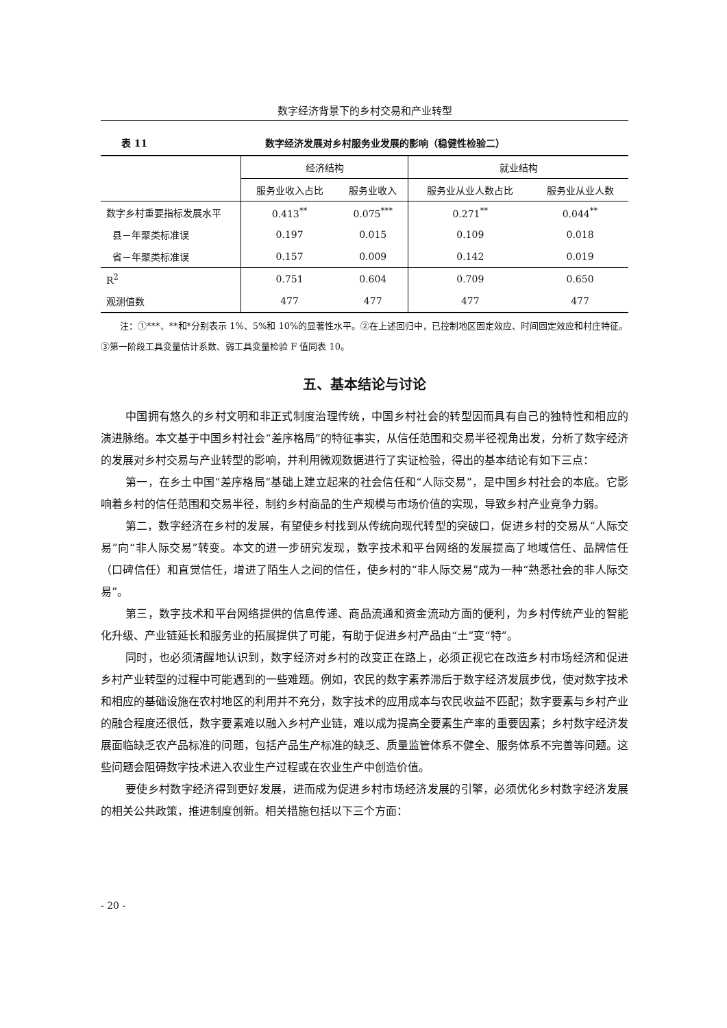数字经济背景下的乡村交易和产业转型
表 11 数字经济发展对乡村服务业发展的影响（稳健性检验二）
| | 经济结构 | | 就业结构 | |
| --- | --- | --- | --- | --- |
| | 服务业收入占比 | 服务业收入 | 服务业从业人数占比 | 服务业从业人数 |
| 数字乡村重要指标发展水平 | 0.413<sup>**</sup> | 0.075<sup>***</sup> | 0.271<sup>**</sup> | 0.044<sup>**</sup> |
| 县－年聚类标准误 | 0.197 | 0.015 | 0.109 | 0.018 |
| 省－年聚类标准误 | 0.157 | 0.009 | 0.142 | 0.019 |
| R<sup>2</sup> | 0.751 | 0.604 | 0.709 | 0.650 |
| 观测值数 | 477 | 477 | 477 | 477 |
注：①***、**和*分别表示 1%、5%和 10%的显著性水平。②在上述回归中，已控制地区固定效应、时间固定效应和村庄特征。③第一阶段工具变量估计系数、弱工具变量检验 F 值同表 10。
五、基本结论与讨论
中国拥有悠久的乡村文明和非正式制度治理传统，中国乡村社会的转型因而具有自己的独特性和相应的演进脉络。本文基于中国乡村社会“差序格局”的特征事实，从信任范围和交易半径视角出发，分析了数字经济的发展对乡村交易与产业转型的影响，并利用微观数据进行了实证检验，得出的基本结论有如下三点：
第一，在乡土中国“差序格局”基础上建立起来的社会信任和“人际交易”，是中国乡村社会的本底。它影响着乡村的信任范围和交易半径，制约乡村商品的生产规模与市场价值的实现，导致乡村产业竞争力弱。
第二，数字经济在乡村的发展，有望使乡村找到从传统向现代转型的突破口，促进乡村的交易从“人际交易”向“非人际交易”转变。本文的进一步研究发现，数字技术和平台网络的发展提高了地域信任、品牌信任（口碑信任）和直觉信任，增进了陌生人之间的信任，使乡村的“非人际交易”成为一种“熟悉社会的非人际交易”。
第三，数字技术和平台网络提供的信息传递、商品流通和资金流动方面的便利，为乡村传统产业的智能化升级、产业链延长和服务业的拓展提供了可能，有助于促进乡村产品由“土”变“特”。
同时，也必须清醒地认识到，数字经济对乡村的改变正在路上，必须正视它在改造乡村市场经济和促进乡村产业转型的过程中可能遇到的一些难题。例如，农民的数字素养滞后于数字经济发展步伐，使对数字技术和相应的基础设施在农村地区的利用并不充分，数字技术的应用成本与农民收益不匹配；数字要素与乡村产业的融合程度还很低，数字要素难以融入乡村产业链，难以成为提高全要素生产率的重要因素；乡村数字经济发展面临缺乏农产品标准的问题，包括产品生产标准的缺乏、质量监管体系不健全、服务体系不完善等问题。这些问题会阻碍数字技术进入农业生产过程或在农业生产中创造价值。
要使乡村数字经济得到更好发展，进而成为促进乡村市场经济发展的引擎，必须优化乡村数字经济发展的相关公共政策，推进制度创新。相关措施包括以下三个方面：
- 20 -